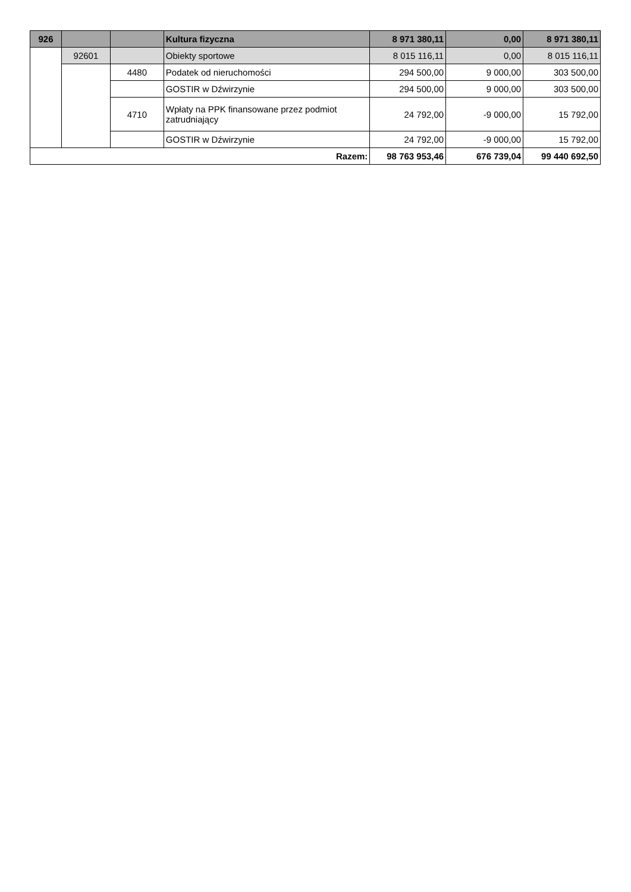| 926 | | | Kultura fizyczna | 8 971 380,11 | 0,00 | 8 971 380,11 |
| | 92601 | | Obiekty sportowe | 8 015 116,11 | 0,00 | 8 015 116,11 |
| | | 4480 | Podatek od nieruchomości | 294 500,00 | 9 000,00 | 303 500,00 |
| | | | GOSTIR w Dźwirzynie | 294 500,00 | 9 000,00 | 303 500,00 |
| | | 4710 | Wpłaty na PPK finansowane przez podmiot zatrudniający | 24 792,00 | -9 000,00 | 15 792,00 |
| | | | GOSTIR w Dźwirzynie | 24 792,00 | -9 000,00 | 15 792,00 |
| Razem: | | | | 98 763 953,46 | 676 739,04 | 99 440 692,50 |